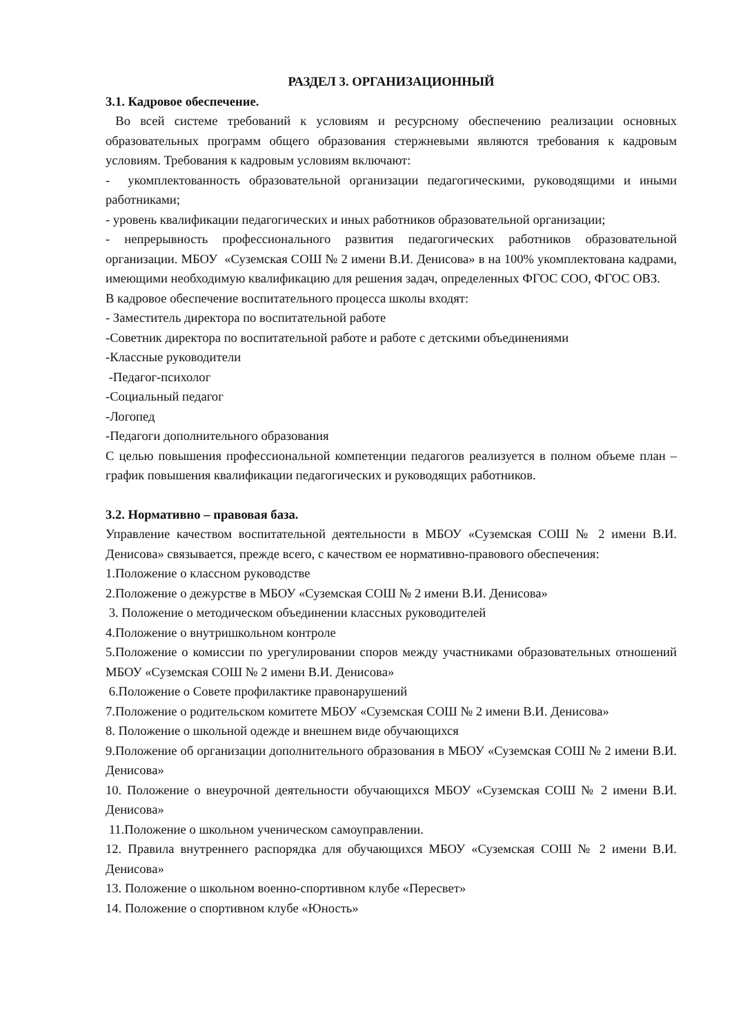РАЗДЕЛ 3. ОРГАНИЗАЦИОННЫЙ
3.1. Кадровое обеспечение.
Во всей системе требований к условиям и ресурсному обеспечению реализации основных образовательных программ общего образования стержневыми являются требования к кадровым условиям. Требования к кадровым условиям включают:
- укомплектованность образовательной организации педагогическими, руководящими и иными работниками;
- уровень квалификации педагогических и иных работников образовательной организации;
- непрерывность профессионального развития педагогических работников образовательной организации. МБОУ «Суземская СОШ № 2 имени В.И. Денисова» в на 100% укомплектована кадрами, имеющими необходимую квалификацию для решения задач, определенных ФГОС СОО, ФГОС ОВЗ.
В кадровое обеспечение воспитательного процесса школы входят:
- Заместитель директора по воспитательной работе
-Советник директора по воспитательной работе и работе с детскими объединениями
-Классные руководители
-Педагог-психолог
-Социальный педагог
-Логопед
-Педагоги дополнительного образования
С целью повышения профессиональной компетенции педагогов реализуется в полном объеме план – график повышения квалификации педагогических и руководящих работников.
3.2. Нормативно – правовая база.
Управление качеством воспитательной деятельности в МБОУ «Суземская СОШ № 2 имени В.И. Денисова» связывается, прежде всего, с качеством ее нормативно-правового обеспечения:
1.Положение о классном руководстве
2.Положение о дежурстве в МБОУ «Суземская СОШ № 2 имени В.И. Денисова»
3. Положение о методическом объединении классных руководителей
4.Положение о внутришкольном контроле
5.Положение о комиссии по урегулировании споров между участниками образовательных отношений МБОУ «Суземская СОШ № 2 имени В.И. Денисова»
6.Положение о Совете профилактике правонарушений
7.Положение о родительском комитете МБОУ «Суземская СОШ № 2 имени В.И. Денисова»
8. Положение о школьной одежде и внешнем виде обучающихся
9.Положение об организации дополнительного образования в МБОУ «Суземская СОШ № 2 имени В.И. Денисова»
10. Положение о внеурочной деятельности обучающихся МБОУ «Суземская СОШ № 2 имени В.И. Денисова»
11.Положение о школьном ученическом самоуправлении.
12. Правила внутреннего распорядка для обучающихся МБОУ «Суземская СОШ № 2 имени В.И. Денисова»
13. Положение о школьном военно-спортивном клубе «Пересвет»
14. Положение о спортивном клубе «Юность»